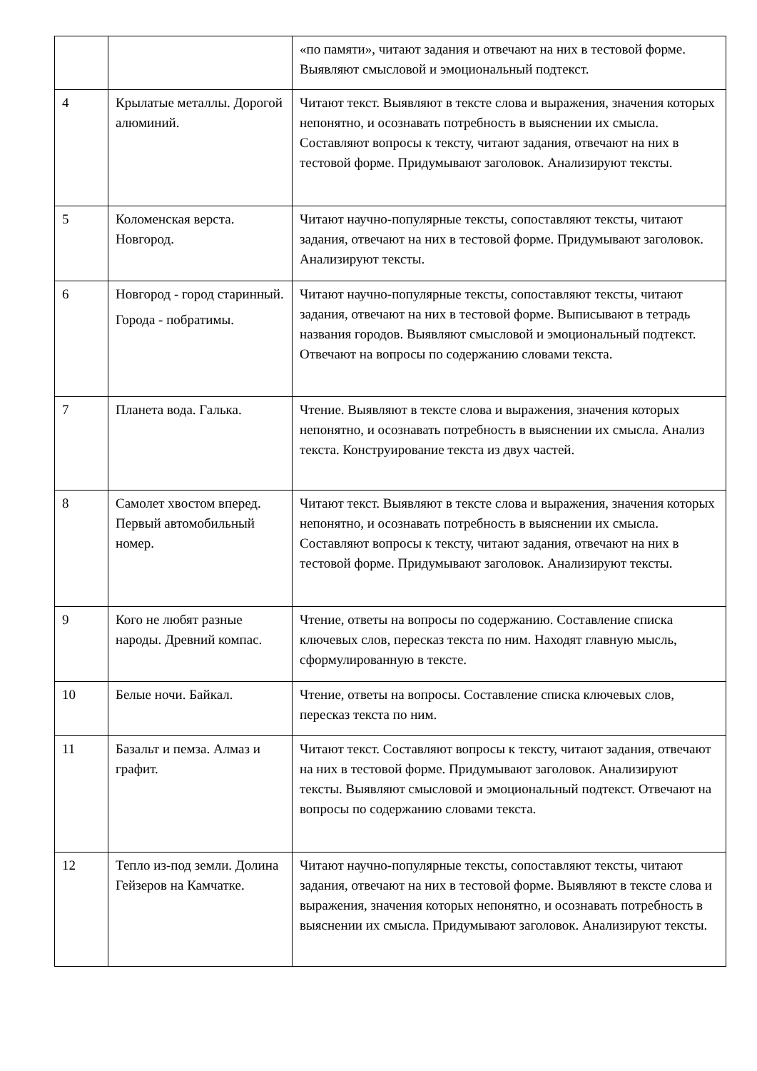| | | «по памяти», читают задания и отвечают на них в тестовой форме. Выявляют смысловой и эмоциональный подтекст. |
| 4 | Крылатые металлы. Дорогой алюминий. | Читают текст. Выявляют в тексте слова и выражения, значения которых непонятно, и осознавать потребность в выяснении их смысла. Составляют вопросы к тексту, читают задания, отвечают на них в тестовой форме. Придумывают заголовок. Анализируют тексты. |
| 5 | Коломенская верста. Новгород. | Читают научно-популярные тексты, сопоставляют тексты, читают задания, отвечают на них в тестовой форме. Придумывают заголовок. Анализируют тексты. |
| 6 | Новгород - город старинный. Города - побратимы. | Читают научно-популярные тексты, сопоставляют тексты, читают задания, отвечают на них в тестовой форме. Выписывают в тетрадь названия городов. Выявляют смысловой и эмоциональный подтекст. Отвечают на вопросы по содержанию словами текста. |
| 7 | Планета вода. Галька. | Чтение. Выявляют в тексте слова и выражения, значения которых непонятно, и осознавать потребность в выяснении их смысла. Анализ текста. Конструирование текста из двух частей. |
| 8 | Самолет хвостом вперед. Первый автомобильный номер. | Читают текст. Выявляют в тексте слова и выражения, значения которых непонятно, и осознавать потребность в выяснении их смысла. Составляют вопросы к тексту, читают задания, отвечают на них в тестовой форме. Придумывают заголовок. Анализируют тексты. |
| 9 | Кого не любят разные народы. Древний компас. | Чтение, ответы на вопросы по содержанию. Составление списка ключевых слов, пересказ текста по ним. Находят главную мысль, сформулированную в тексте. |
| 10 | Белые ночи. Байкал. | Чтение, ответы на вопросы. Составление списка ключевых слов, пересказ текста по ним. |
| 11 | Базальт и пемза. Алмаз и графит. | Читают текст. Составляют вопросы к тексту, читают задания, отвечают на них в тестовой форме. Придумывают заголовок. Анализируют тексты. Выявляют смысловой и эмоциональный подтекст. Отвечают на вопросы по содержанию словами текста. |
| 12 | Тепло из-под земли. Долина Гейзеров на Камчатке. | Читают научно-популярные тексты, сопоставляют тексты, читают задания, отвечают на них в тестовой форме. Выявляют в тексте слова и выражения, значения которых непонятно, и осознавать потребность в выяснении их смысла. Придумывают заголовок. Анализируют тексты. |